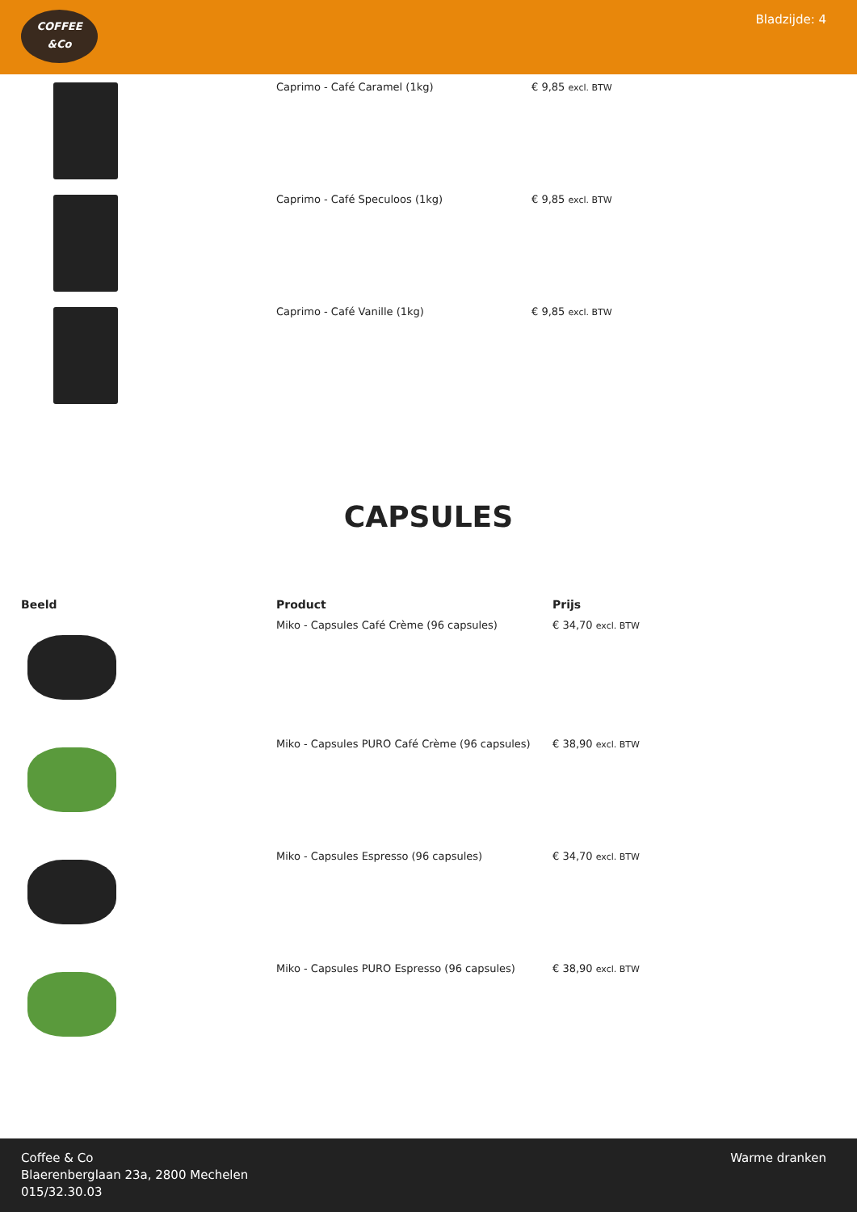COFFEE
&Co
Bladzijde: 4
| | Caprimo - Café Caramel (1kg) | € 9,85 excl. BTW |
| | Caprimo - Café Speculoos (1kg) | € 9,85 excl. BTW |
| | Caprimo - Café Vanille (1kg) | € 9,85 excl. BTW |
CAPSULES
| Beeld | Product | Prijs |
| --- | --- | --- |
| | Miko - Capsules Café Crème (96 capsules) | € 34,70 excl. BTW |
| | Miko - Capsules PURO Café Crème (96 capsules) | € 38,90 excl. BTW |
| | Miko - Capsules Espresso (96 capsules) | € 34,70 excl. BTW |
| | Miko - Capsules PURO Espresso (96 capsules) | € 38,90 excl. BTW |
Coffee & Co
Blaerenberglaan 23a, 2800 Mechelen
015/32.30.03
Warme dranken